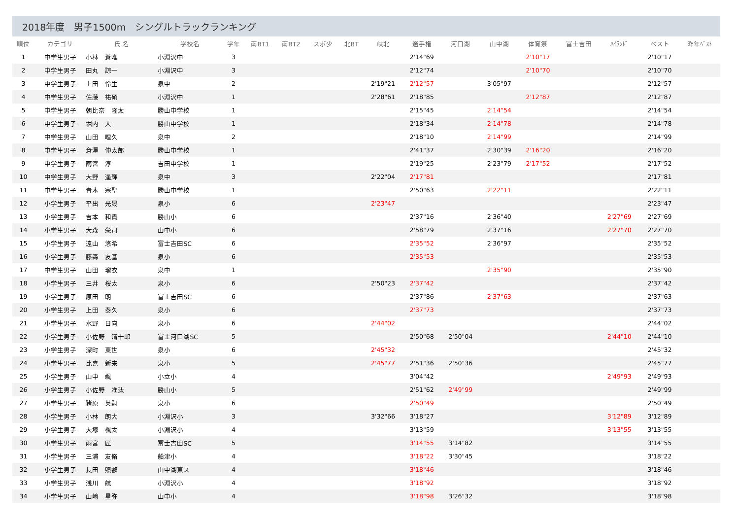2018年度　男子1500m　シングルトラックランキング
| 順位 | カテゴリ | 氏 名 | 学校名 | 学年 | 南BT1 | 南BT2 | スポ少 | 北BT | 峡北 | 選手権 | 河口湖 | 山中湖 | 体育祭 | 富士吉田 | ﾊｲﾗﾝﾄﾞ | | ベスト | 昨年ﾍﾞｽﾄ |
| --- | --- | --- | --- | --- | --- | --- | --- | --- | --- | --- | --- | --- | --- | --- | --- | --- | --- | --- |
| 1 | 中学生男子 | 小林 蒼唯 | 小淵沢中 | 3 | | | | | | 2'14"69 | | | 2'10"17 | | | | 2'10"17 | |
| 2 | 中学生男子 | 田丸 諒一 | 小淵沢中 | 3 | | | | | | 2'12"74 | | | 2'10"70 | | | | 2'10"70 | |
| 3 | 中学生男子 | 上田 怜生 | 泉中 | 2 | | | | | 2'19"21 | 2'12"57 | | 3'05"97 | | | | | 2'12"57 | |
| 4 | 中学生男子 | 佐藤 祐碩 | 小淵沢中 | 1 | | | | | 2'28"61 | 2'18"85 | | | 2'12"87 | | | | 2'12"87 | |
| 5 | 中学生男子 | 朝比奈 隆太 | 勝山中学校 | 1 | | | | | | 2'15"45 | | 2'14"54 | | | | | 2'14"54 | |
| 6 | 中学生男子 | 堀内 大 | 勝山中学校 | 1 | | | | | | 2'18"34 | | 2'14"78 | | | | | 2'14"78 | |
| 7 | 中学生男子 | 山田 哩久 | 泉中 | 2 | | | | | | 2'18"10 | | 2'14"99 | | | | | 2'14"99 | |
| 8 | 中学生男子 | 倉澤 伸太郎 | 勝山中学校 | 1 | | | | | | 2'41"37 | | 2'30"39 | 2'16"20 | | | | 2'16"20 | |
| 9 | 中学生男子 | 雨宮 淳 | 吉田中学校 | 1 | | | | | | 2'19"25 | | 2'23"79 | 2'17"52 | | | | 2'17"52 | |
| 10 | 中学生男子 | 大野 遥輝 | 泉中 | 3 | | | | | 2'22"04 | 2'17"81 | | | | | | | 2'17"81 | |
| 11 | 中学生男子 | 青木 宗聖 | 勝山中学校 | 1 | | | | | | 2'50"63 | | 2'22"11 | | | | | 2'22"11 | |
| 12 | 小学生男子 | 平出 光晟 | 泉小 | 6 | | | | | 2'23"47 | | | | | | | | 2'23"47 | |
| 13 | 小学生男子 | 吉本 和貴 | 勝山小 | 6 | | | | | | 2'37"16 | | 2'36"40 | | | 2'27"69 | | 2'27"69 | |
| 14 | 小学生男子 | 大森 栄司 | 山中小 | 6 | | | | | | 2'58"79 | | 2'37"16 | | | 2'27"70 | | 2'27"70 | |
| 15 | 小学生男子 | 遠山 悠希 | 富士吉田SC | 6 | | | | | | 2'35"52 | | 2'36"97 | | | | | 2'35"52 | |
| 16 | 小学生男子 | 藤森 友基 | 泉小 | 6 | | | | | | 2'35"53 | | | | | | | 2'35"53 | |
| 17 | 中学生男子 | 山田 瑠衣 | 泉中 | 1 | | | | | | | | 2'35"90 | | | | | 2'35"90 | |
| 18 | 小学生男子 | 三井 桜太 | 泉小 | 6 | | | | | 2'50"23 | 2'37"42 | | | | | | | 2'37"42 | |
| 19 | 小学生男子 | 原田 朗 | 富士吉田SC | 6 | | | | | | 2'37"86 | | 2'37"63 | | | | | 2'37"63 | |
| 20 | 小学生男子 | 上田 泰久 | 泉小 | 6 | | | | | | 2'37"73 | | | | | | | 2'37"73 | |
| 21 | 小学生男子 | 水野 日向 | 泉小 | 6 | | | | | 2'44"02 | | | | | | | | 2'44"02 | |
| 22 | 小学生男子 | 小佐野 清十郎 | 富士河口湖SC | 5 | | | | | | 2'50"68 | 2'50"04 | | | | 2'44"10 | | 2'44"10 | |
| 23 | 小学生男子 | 深町 東世 | 泉小 | 6 | | | | | 2'45"32 | | | | | | | | 2'45"32 | |
| 24 | 小学生男子 | 比嘉 新来 | 泉小 | 5 | | | | | 2'45"77 | 2'51"36 | 2'50"36 | | | | | | 2'45"77 | |
| 25 | 小学生男子 | 山中 颯 | 小立小 | 4 | | | | | | 3'04"42 | | | | | 2'49"93 | | 2'49"93 | |
| 26 | 小学生男子 | 小佐野 准汰 | 勝山小 | 5 | | | | | | 2'51"62 | 2'49"99 | | | | | | 2'49"99 | |
| 27 | 小学生男子 | 猪原 英嗣 | 泉小 | 6 | | | | | | 2'50"49 | | | | | | | 2'50"49 | |
| 28 | 小学生男子 | 小林 朗大 | 小淵沢小 | 3 | | | | | 3'32"66 | 3'18"27 | | | | | 3'12"89 | | 3'12"89 | |
| 29 | 小学生男子 | 大塚 楓太 | 小淵沢小 | 4 | | | | | | 3'13"59 | | | | | 3'13"55 | | 3'13"55 | |
| 30 | 小学生男子 | 雨宮 匠 | 富士吉田SC | 5 | | | | | | 3'14"55 | 3'14"82 | | | | | | 3'14"55 | |
| 31 | 小学生男子 | 三浦 友脩 | 船津小 | 4 | | | | | | 3'18"22 | 3'30"45 | | | | | | 3'18"22 | |
| 32 | 小学生男子 | 長田 照叡 | 山中湖東ス | 4 | | | | | | 3'18"46 | | | | | | | 3'18"46 | |
| 33 | 小学生男子 | 浅川 航 | 小淵沢小 | 4 | | | | | | 3'18"92 | | | | | | | 3'18"92 | |
| 34 | 小学生男子 | 山﨑 星弥 | 山中小 | 4 | | | | | | 3'18"98 | 3'26"32 | | | | | | 3'18"98 | |